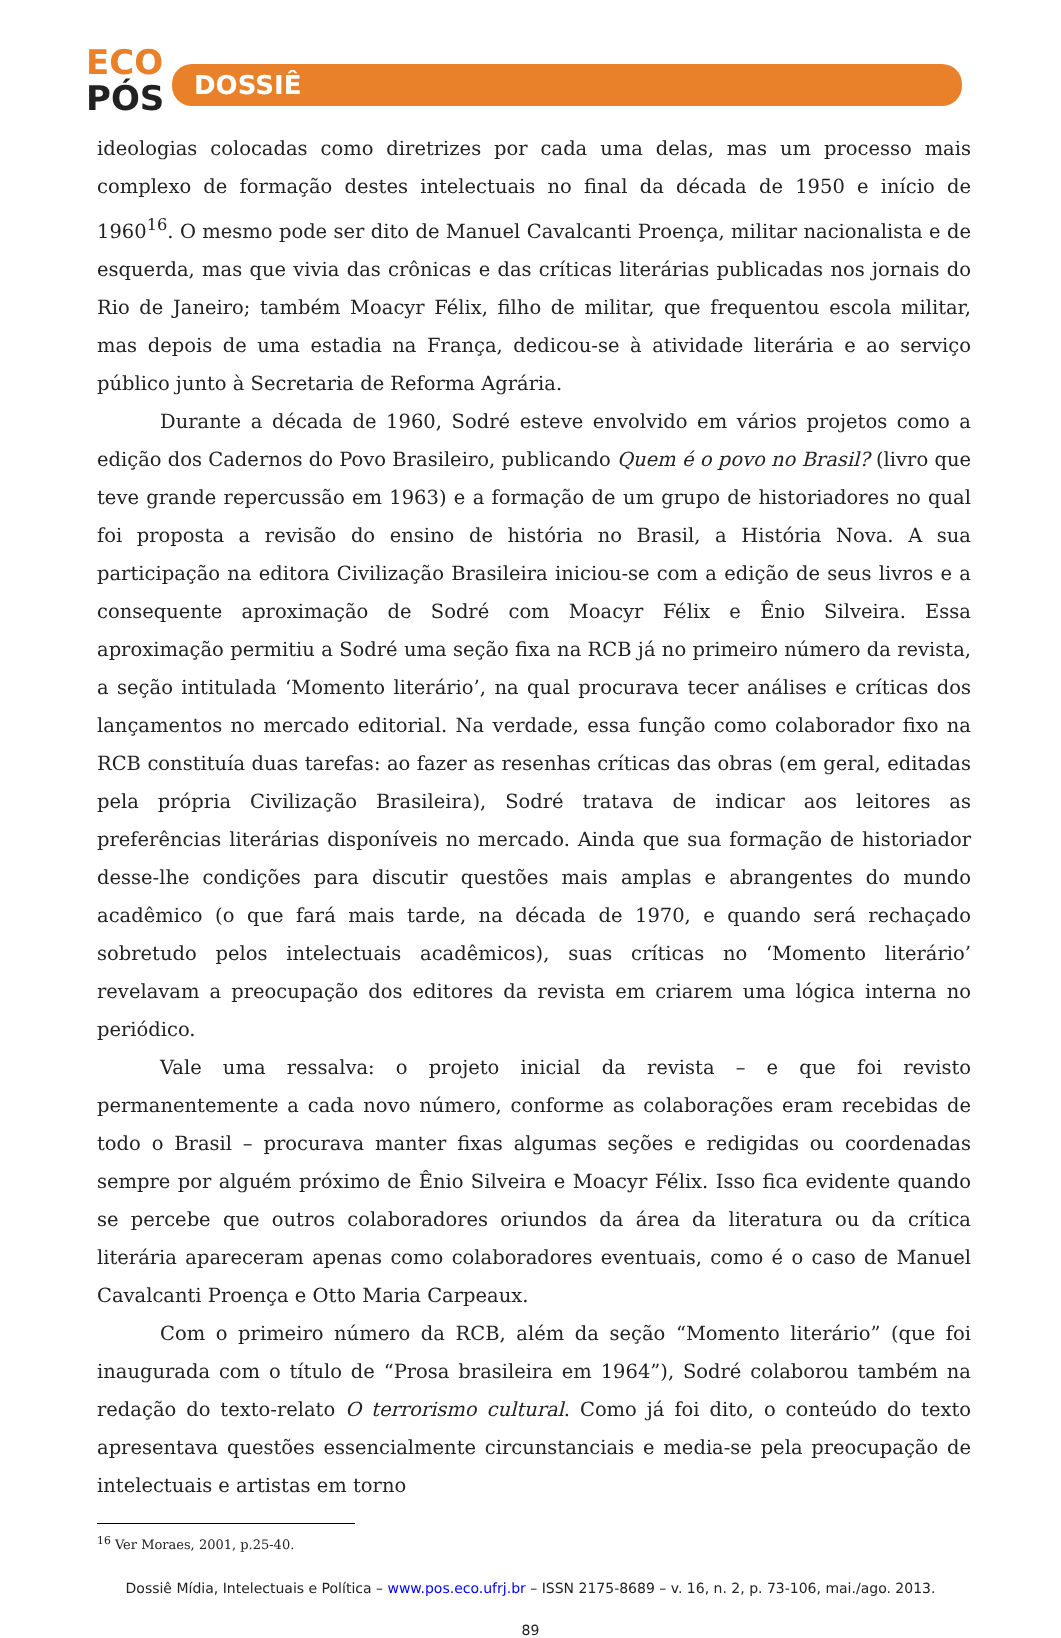ECO
PÓS
DOSSIÊ
ideologias colocadas como diretrizes por cada uma delas, mas um processo mais complexo de formação destes intelectuais no final da década de 1950 e início de 1960<sup>16</sup>. O mesmo pode ser dito de Manuel Cavalcanti Proença, militar nacionalista e de esquerda, mas que vivia das crônicas e das críticas literárias publicadas nos jornais do Rio de Janeiro; também Moacyr Félix, filho de militar, que frequentou escola militar, mas depois de uma estadia na França, dedicou-se à atividade literária e ao serviço público junto à Secretaria de Reforma Agrária.
Durante a década de 1960, Sodré esteve envolvido em vários projetos como a edição dos Cadernos do Povo Brasileiro, publicando Quem é o povo no Brasil? (livro que teve grande repercussão em 1963) e a formação de um grupo de historiadores no qual foi proposta a revisão do ensino de história no Brasil, a História Nova. A sua participação na editora Civilização Brasileira iniciou-se com a edição de seus livros e a consequente aproximação de Sodré com Moacyr Félix e Ênio Silveira. Essa aproximação permitiu a Sodré uma seção fixa na RCB já no primeiro número da revista, a seção intitulada ‘Momento literário’, na qual procurava tecer análises e críticas dos lançamentos no mercado editorial. Na verdade, essa função como colaborador fixo na RCB constituía duas tarefas: ao fazer as resenhas críticas das obras (em geral, editadas pela própria Civilização Brasileira), Sodré tratava de indicar aos leitores as preferências literárias disponíveis no mercado. Ainda que sua formação de historiador desse-lhe condições para discutir questões mais amplas e abrangentes do mundo acadêmico (o que fará mais tarde, na década de 1970, e quando será rechaçado sobretudo pelos intelectuais acadêmicos), suas críticas no ‘Momento literário’ revelavam a preocupação dos editores da revista em criarem uma lógica interna no periódico.
Vale uma ressalva: o projeto inicial da revista – e que foi revisto permanentemente a cada novo número, conforme as colaborações eram recebidas de todo o Brasil – procurava manter fixas algumas seções e redigidas ou coordenadas sempre por alguém próximo de Ênio Silveira e Moacyr Félix. Isso fica evidente quando se percebe que outros colaboradores oriundos da área da literatura ou da crítica literária apareceram apenas como colaboradores eventuais, como é o caso de Manuel Cavalcanti Proença e Otto Maria Carpeaux.
Com o primeiro número da RCB, além da seção “Momento literário” (que foi inaugurada com o título de “Prosa brasileira em 1964”), Sodré colaborou também na redação do texto-relato O terrorismo cultural. Como já foi dito, o conteúdo do texto apresentava questões essencialmente circunstanciais e media-se pela preocupação de intelectuais e artistas em torno
<sup>16</sup> Ver Moraes, 2001, p.25-40.
Dossiê Mídia, Intelectuais e Política – www.pos.eco.ufrj.br – ISSN 2175-8689 – v. 16, n. 2, p. 73-106, mai./ago. 2013.
89